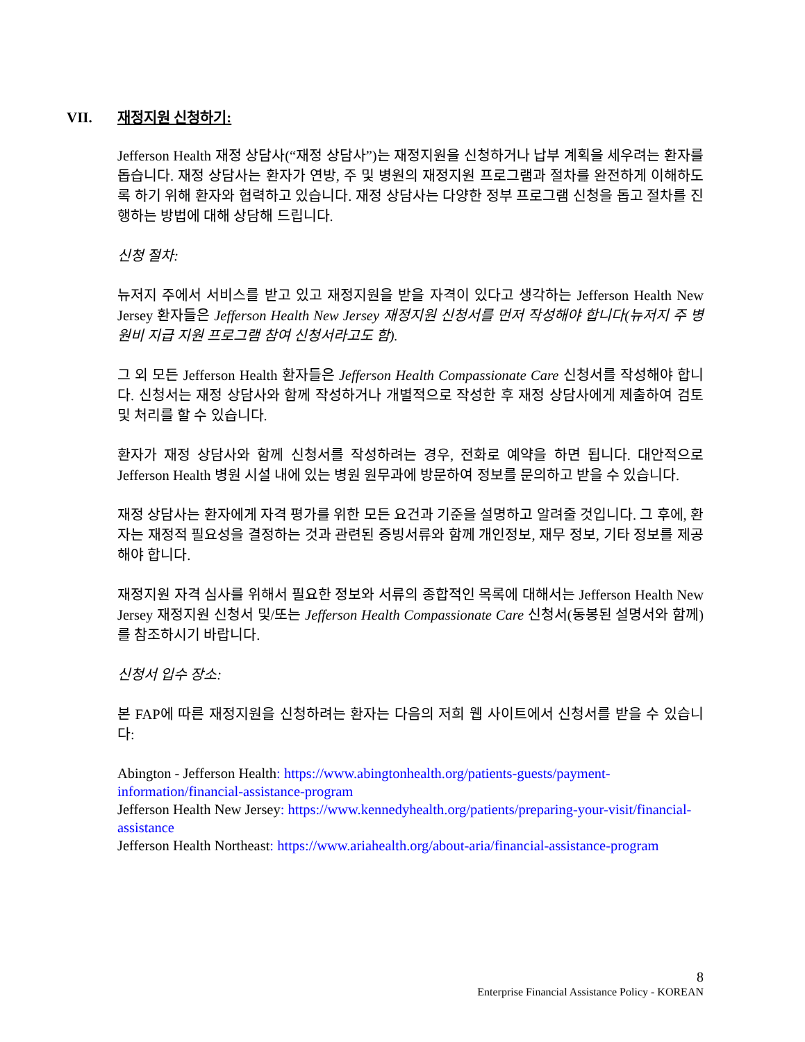VII. 재정지원 신청하기:
Jefferson Health 재정 상담사(“재정 상담사”)는 재정지원을 신청하거나 납부 계획을 세우려는 환자를 돕습니다. 재정 상담사는 환자가 연방, 주 및 병원의 재정지원 프로그램과 절차를 완전하게 이해하도록 하기 위해 환자와 협력하고 있습니다. 재정 상담사는 다양한 정부 프로그램 신청을 돕고 절차를 진행하는 방법에 대해 상담해 드립니다.
신청 절차:
뉴저지 주에서 서비스를 받고 있고 재정지원을 받을 자격이 있다고 생각하는 Jefferson Health New Jersey 환자들은 Jefferson Health New Jersey 재정지원 신청서를 먼저 작성해야 합니다(뉴저지 주 병원비 지급 지원 프로그램 참여 신청서라고도 함).
그 외 모든 Jefferson Health 환자들은 Jefferson Health Compassionate Care 신청서를 작성해야 합니다. 신청서는 재정 상담사와 함께 작성하거나 개별적으로 작성한 후 재정 상담사에게 제출하여 검토 및 처리를 할 수 있습니다.
환자가 재정 상담사와 함께 신청서를 작성하려는 경우, 전화로 예약을 하면 됩니다. 대안적으로 Jefferson Health 병원 시설 내에 있는 병원 원무과에 방문하여 정보를 문의하고 받을 수 있습니다.
재정 상담사는 환자에게 자격 평가를 위한 모든 요건과 기준을 설명하고 알려줄 것입니다. 그 후에, 환자는 재정적 필요성을 결정하는 것과 관련된 증빙서류와 함께 개인정보, 재무 정보, 기타 정보를 제공해야 합니다.
재정지원 자격 심사를 위해서 필요한 정보와 서류의 종합적인 목록에 대해서는 Jefferson Health New Jersey 재정지원 신청서 및/또는 Jefferson Health Compassionate Care 신청서(동봉된 설명서와 함께)를 참조하시기 바랍니다.
신청서 입수 장소:
본 FAP에 따른 재정지원을 신청하려는 환자는 다음의 저희 웹 사이트에서 신청서를 받을 수 있습니다:
Abington - Jefferson Health: https://www.abingtonhealth.org/patients-guests/payment-information/financial-assistance-program
Jefferson Health New Jersey: https://www.kennedyhealth.org/patients/preparing-your-visit/financial-assistance
Jefferson Health Northeast: https://www.ariahealth.org/about-aria/financial-assistance-program
8
Enterprise Financial Assistance Policy - KOREAN